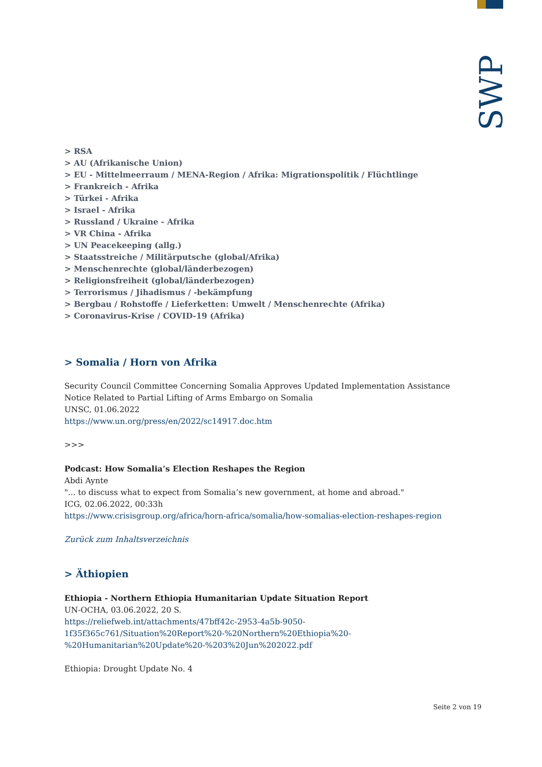SWP
> RSA
> AU (Afrikanische Union)
> EU - Mittelmeerraum / MENA-Region / Afrika: Migrationspolitik / Flüchtlinge
> Frankreich - Afrika
> Türkei - Afrika
> Israel - Afrika
> Russland / Ukraine - Afrika
> VR China - Afrika
> UN Peacekeeping (allg.)
> Staatsstreiche / Militärputsche (global/Afrika)
> Menschenrechte (global/länderbezogen)
> Religionsfreiheit (global/länderbezogen)
> Terrorismus / Jihadismus / -bekämpfung
> Bergbau / Rohstoffe / Lieferketten: Umwelt / Menschenrechte (Afrika)
> Coronavirus-Krise / COVID-19 (Afrika)
> Somalia / Horn von Afrika
Security Council Committee Concerning Somalia Approves Updated Implementation Assistance Notice Related to Partial Lifting of Arms Embargo on Somalia
UNSC, 01.06.2022
https://www.un.org/press/en/2022/sc14917.doc.htm
>>>
Podcast: How Somalia’s Election Reshapes the Region
Abdi Aynte
"... to discuss what to expect from Somalia’s new government, at home and abroad."
ICG, 02.06.2022, 00:33h
https://www.crisisgroup.org/africa/horn-africa/somalia/how-somalias-election-reshapes-region
Zurück zum Inhaltsverzeichnis
> Äthiopien
Ethiopia - Northern Ethiopia Humanitarian Update Situation Report
UN-OCHA, 03.06.2022, 20 S.
https://reliefweb.int/attachments/47bff42c-2953-4a5b-9050-
1f35f365c761/Situation%20Report%20-%20Northern%20Ethiopia%20-
%20Humanitarian%20Update%20-%203%20Jun%202022.pdf
Ethiopia: Drought Update No. 4
Seite 2 von 19